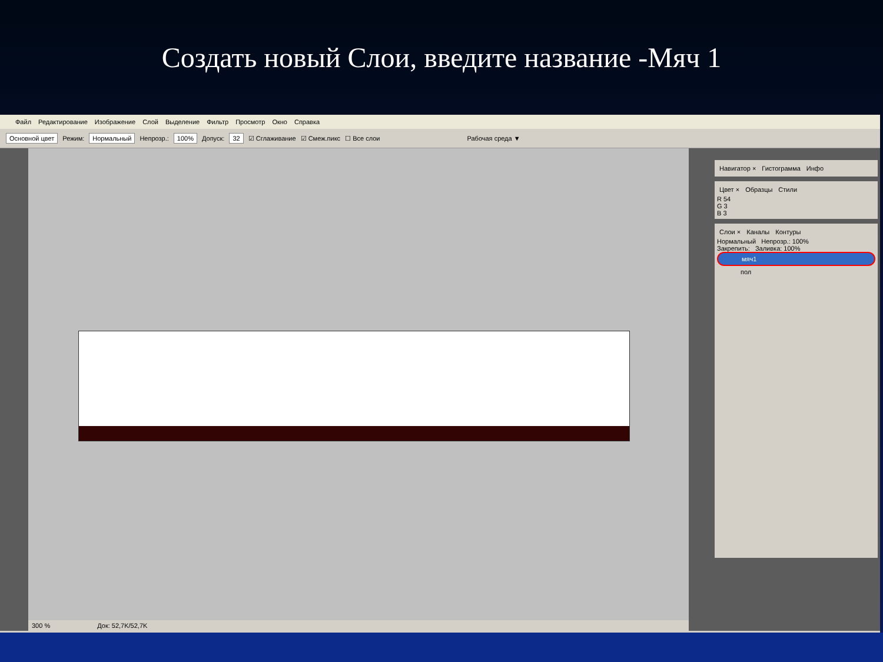Создать новый Слои, введите название -Мяч 1
Файл Редактирование Изображение Слой Выделение Фильтр Просмотр Окно Справка
Основной цвет Режим: Нормальный Непрозр.: 100% Допуск: 32 ☑ Сглаживание ☑ Смеж.пикс ☐ Все слои Рабочая среда ▼
300 % Док: 52,7K/52,7K
Навигатор × Гистограмма Инфо
Цвет × Образцы Стили
R 54
G 3
B 3
Слои × Каналы Контуры
Нормальный Непрозр.: 100%
Закрепить: Заливка: 100%
мяч1
пол